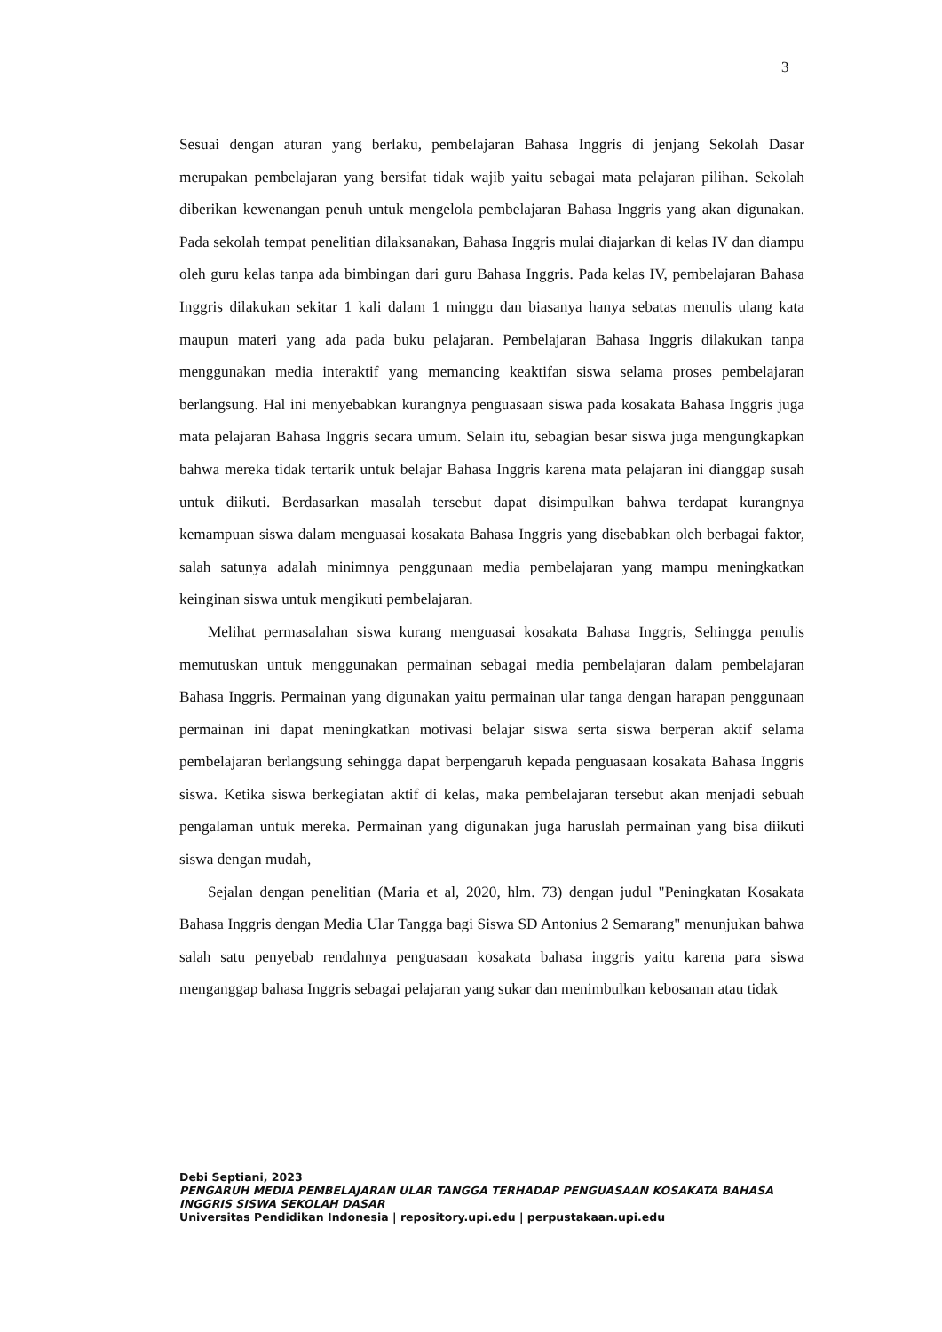3
Sesuai dengan aturan yang berlaku, pembelajaran Bahasa Inggris di jenjang Sekolah Dasar merupakan pembelajaran yang bersifat tidak wajib yaitu sebagai mata pelajaran pilihan. Sekolah diberikan kewenangan penuh untuk mengelola pembelajaran Bahasa Inggris yang akan digunakan. Pada sekolah tempat penelitian dilaksanakan, Bahasa Inggris mulai diajarkan di kelas IV dan diampu oleh guru kelas tanpa ada bimbingan dari guru Bahasa Inggris. Pada kelas IV, pembelajaran Bahasa Inggris dilakukan sekitar 1 kali dalam 1 minggu dan biasanya hanya sebatas menulis ulang kata maupun materi yang ada pada buku pelajaran. Pembelajaran Bahasa Inggris dilakukan tanpa menggunakan media interaktif yang memancing keaktifan siswa selama proses pembelajaran berlangsung. Hal ini menyebabkan kurangnya penguasaan siswa pada kosakata Bahasa Inggris juga mata pelajaran Bahasa Inggris secara umum. Selain itu, sebagian besar siswa juga mengungkapkan bahwa mereka tidak tertarik untuk belajar Bahasa Inggris karena mata pelajaran ini dianggap susah untuk diikuti. Berdasarkan masalah tersebut dapat disimpulkan bahwa terdapat kurangnya kemampuan siswa dalam menguasai kosakata Bahasa Inggris yang disebabkan oleh berbagai faktor, salah satunya adalah minimnya penggunaan media pembelajaran yang mampu meningkatkan keinginan siswa untuk mengikuti pembelajaran.
Melihat permasalahan siswa kurang menguasai kosakata Bahasa Inggris, Sehingga penulis memutuskan untuk menggunakan permainan sebagai media pembelajaran dalam pembelajaran Bahasa Inggris. Permainan yang digunakan yaitu permainan ular tanga dengan harapan penggunaan permainan ini dapat meningkatkan motivasi belajar siswa serta siswa berperan aktif selama pembelajaran berlangsung sehingga dapat berpengaruh kepada penguasaan kosakata Bahasa Inggris siswa. Ketika siswa berkegiatan aktif di kelas, maka pembelajaran tersebut akan menjadi sebuah pengalaman untuk mereka. Permainan yang digunakan juga haruslah permainan yang bisa diikuti siswa dengan mudah,
Sejalan dengan penelitian (Maria et al, 2020, hlm. 73) dengan judul "Peningkatan Kosakata Bahasa Inggris dengan Media Ular Tangga bagi Siswa SD Antonius 2 Semarang" menunjukan bahwa salah satu penyebab rendahnya penguasaan kosakata bahasa inggris yaitu karena para siswa menganggap bahasa Inggris sebagai pelajaran yang sukar dan menimbulkan kebosanan atau tidak
Debi Septiani, 2023
PENGARUH MEDIA PEMBELAJARAN ULAR TANGGA TERHADAP PENGUASAAN KOSAKATA BAHASA INGGRIS SISWA SEKOLAH DASAR
Universitas Pendidikan Indonesia | repository.upi.edu | perpustakaan.upi.edu